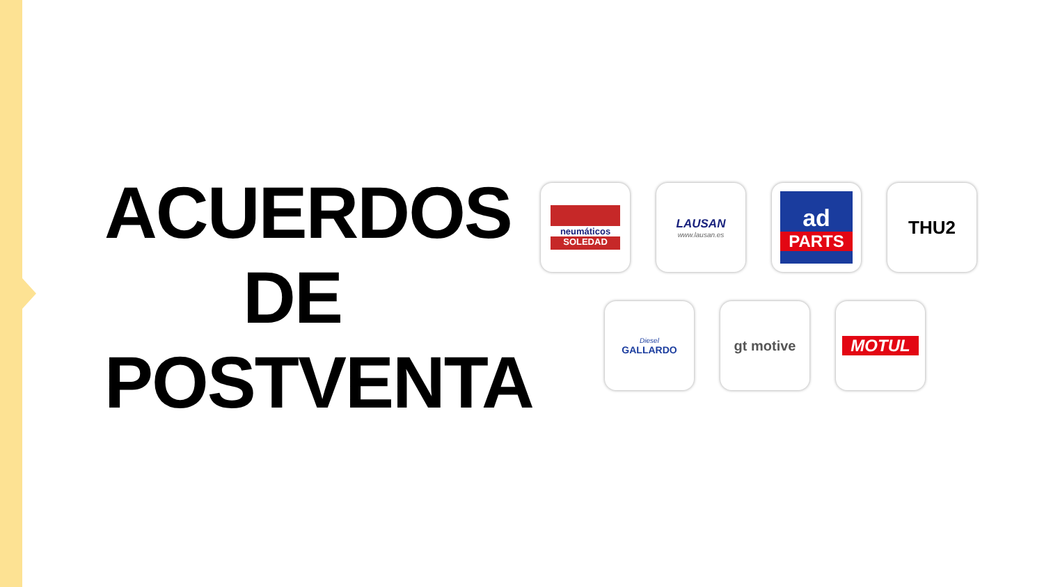ACUERDOS
DE
POSTVENTA
neumáticos
SOLEDAD
LAUSAN
www.lausan.es
ad
PARTS
THU2
Diesel
GALLARDO
gt motive
MOTUL